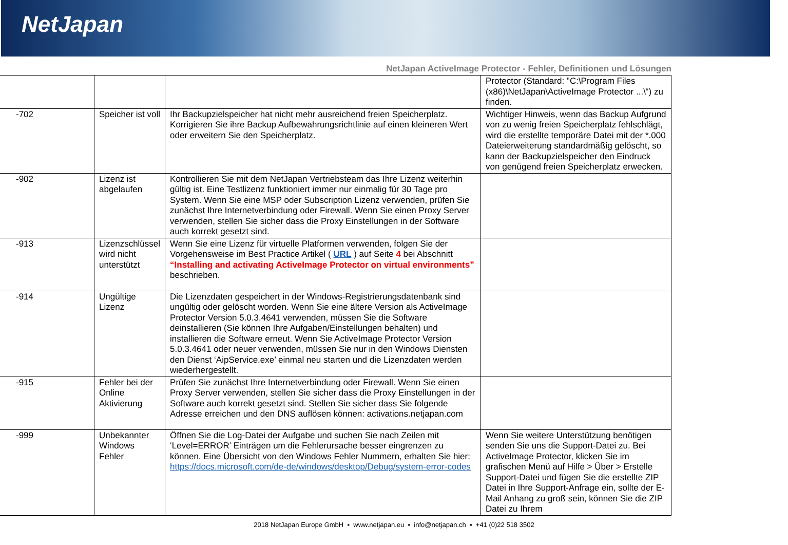NetJapan
NetJapan ActiveImage Protector - Fehler, Definitionen und Lösungen
| | | | Protector (Standard: "C:\Program Files (x86)\NetJapan\ActiveImage Protector ...\“) zu finden. |
| -702 | Speicher ist voll | Ihr Backupzielspeicher hat nicht mehr ausreichend freien Speicherplatz. Korrigieren Sie ihre Backup Aufbewahrungsrichtlinie auf einen kleineren Wert oder erweitern Sie den Speicherplatz. | Wichtiger Hinweis, wenn das Backup Aufgrund von zu wenig freien Speicherplatz fehlschlägt, wird die erstellte temporäre Datei mit der *.000 Dateierweiterung standardmäßig gelöscht, so kann der Backupzielspeicher den Eindruck von genügend freien Speicherplatz erwecken. |
| -902 | Lizenz ist abgelaufen | Kontrollieren Sie mit dem NetJapan Vertriebsteam das Ihre Lizenz weiterhin gültig ist. Eine Testlizenz funktioniert immer nur einmalig für 30 Tage pro System. Wenn Sie eine MSP oder Subscription Lizenz verwenden, prüfen Sie zunächst Ihre Internetverbindung oder Firewall. Wenn Sie einen Proxy Server verwenden, stellen Sie sicher dass die Proxy Einstellungen in der Software auch korrekt gesetzt sind. | |
| -913 | Lizenzschlüssel wird nicht unterstützt | Wenn Sie eine Lizenz für virtuelle Platformen verwenden, folgen Sie der Vorgehensweise im Best Practice Artikel ( URL ) auf Seite 4 bei Abschnitt “Installing and activating ActiveImage Protector on virtual environments” beschrieben. | |
| -914 | Ungültige Lizenz | Die Lizenzdaten gespeichert in der Windows-Registrierungsdatenbank sind ungültig oder gelöscht worden. Wenn Sie eine ältere Version als ActiveImage Protector Version 5.0.3.4641 verwenden, müssen Sie die Software deinstallieren (Sie können Ihre Aufgaben/Einstellungen behalten) und installieren die Software erneut. Wenn Sie ActiveImage Protector Version 5.0.3.4641 oder neuer verwenden, müssen Sie nur in den Windows Diensten den Dienst ‘AipService.exe’ einmal neu starten und die Lizenzdaten werden wiederhergestellt. | |
| -915 | Fehler bei der Online Aktivierung | Prüfen Sie zunächst Ihre Internetverbindung oder Firewall. Wenn Sie einen Proxy Server verwenden, stellen Sie sicher dass die Proxy Einstellungen in der Software auch korrekt gesetzt sind. Stellen Sie sicher dass Sie folgende Adresse erreichen und den DNS auflösen können: activations.netjapan.com | |
| -999 | Unbekannter Windows Fehler | Öffnen Sie die Log-Datei der Aufgabe und suchen Sie nach Zeilen mit ‘Level=ERROR’ Einträgen um die Fehlerursache besser eingrenzen zu können. Eine Übersicht von den Windows Fehler Nummern, erhalten Sie hier: https://docs.microsoft.com/de-de/windows/desktop/Debug/system-error-codes | Wenn Sie weitere Unterstützung benötigen senden Sie uns die Support-Datei zu. Bei ActiveImage Protector, klicken Sie im grafischen Menü auf Hilfe > Über > Erstelle Support-Datei und fügen Sie die erstellte ZIP Datei in Ihre Support-Anfrage ein, sollte der E-Mail Anhang zu groß sein, können Sie die ZIP Datei zu Ihrem |
2018 NetJapan Europe GmbH ▪ www.netjapan.eu ▪ info@netjapan.ch ▪ +41 (0)22 518 3502